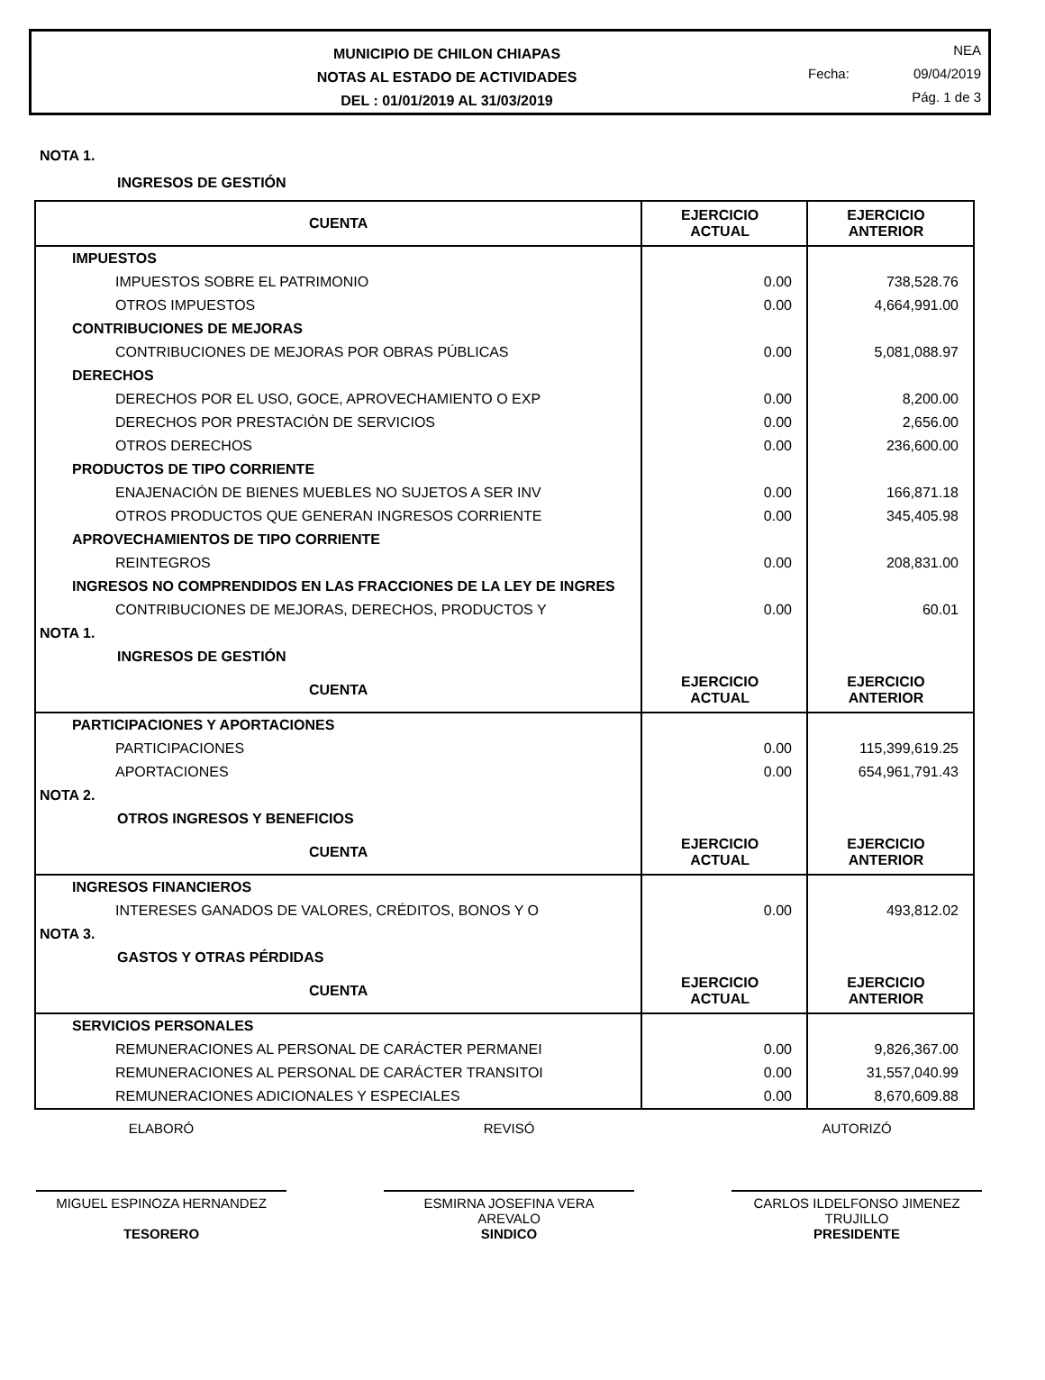MUNICIPIO DE CHILON CHIAPAS
NOTAS AL ESTADO DE ACTIVIDADES
DEL : 01/01/2019 AL 31/03/2019
NEA
Fecha: 09/04/2019
Pág. 1 de 3
NOTA 1.
INGRESOS DE GESTIÓN
| CUENTA | EJERCICIO ACTUAL | EJERCICIO ANTERIOR |
| --- | --- | --- |
| IMPUESTOS | | |
| IMPUESTOS SOBRE EL PATRIMONIO | 0.00 | 738,528.76 |
| OTROS IMPUESTOS | 0.00 | 4,664,991.00 |
| CONTRIBUCIONES DE MEJORAS | | |
| CONTRIBUCIONES DE MEJORAS POR OBRAS PÚBLICAS | 0.00 | 5,081,088.97 |
| DERECHOS | | |
| DERECHOS POR EL USO, GOCE, APROVECHAMIENTO O EXP | 0.00 | 8,200.00 |
| DERECHOS POR PRESTACIÓN DE SERVICIOS | 0.00 | 2,656.00 |
| OTROS DERECHOS | 0.00 | 236,600.00 |
| PRODUCTOS DE TIPO CORRIENTE | | |
| ENAJENACIÓN DE BIENES MUEBLES NO SUJETOS A SER INV | 0.00 | 166,871.18 |
| OTROS PRODUCTOS QUE GENERAN INGRESOS CORRIENTE | 0.00 | 345,405.98 |
| APROVECHAMIENTOS DE TIPO CORRIENTE | | |
| REINTEGROS | 0.00 | 208,831.00 |
| INGRESOS NO COMPRENDIDOS EN LAS FRACCIONES DE LA LEY DE INGRES | | |
| CONTRIBUCIONES DE MEJORAS, DERECHOS, PRODUCTOS Y | 0.00 | 60.01 |
| NOTA 1. | | |
| INGRESOS DE GESTIÓN | | |
| CUENTA | EJERCICIO ACTUAL | EJERCICIO ANTERIOR |
| PARTICIPACIONES Y APORTACIONES | | |
| PARTICIPACIONES | 0.00 | 115,399,619.25 |
| APORTACIONES | 0.00 | 654,961,791.43 |
| NOTA 2. | | |
| OTROS INGRESOS Y BENEFICIOS | | |
| CUENTA | EJERCICIO ACTUAL | EJERCICIO ANTERIOR |
| INGRESOS FINANCIEROS | | |
| INTERESES GANADOS DE VALORES, CRÉDITOS, BONOS Y O | 0.00 | 493,812.02 |
| NOTA 3. | | |
| GASTOS Y OTRAS PÉRDIDAS | | |
| CUENTA | EJERCICIO ACTUAL | EJERCICIO ANTERIOR |
| SERVICIOS PERSONALES | | |
| REMUNERACIONES AL PERSONAL DE CARÁCTER PERMANEI | 0.00 | 9,826,367.00 |
| REMUNERACIONES AL PERSONAL DE CARÁCTER TRANSITOI | 0.00 | 31,557,040.99 |
| REMUNERACIONES ADICIONALES Y ESPECIALES | 0.00 | 8,670,609.88 |
ELABORÓ
MIGUEL ESPINOZA HERNANDEZ
TESORERO
REVISÓ
ESMIRNA JOSEFINA VERA
AREVALO
SINDICO
AUTORIZÓ
CARLOS ILDELFONSO JIMENEZ
TRUJILLO
PRESIDENTE